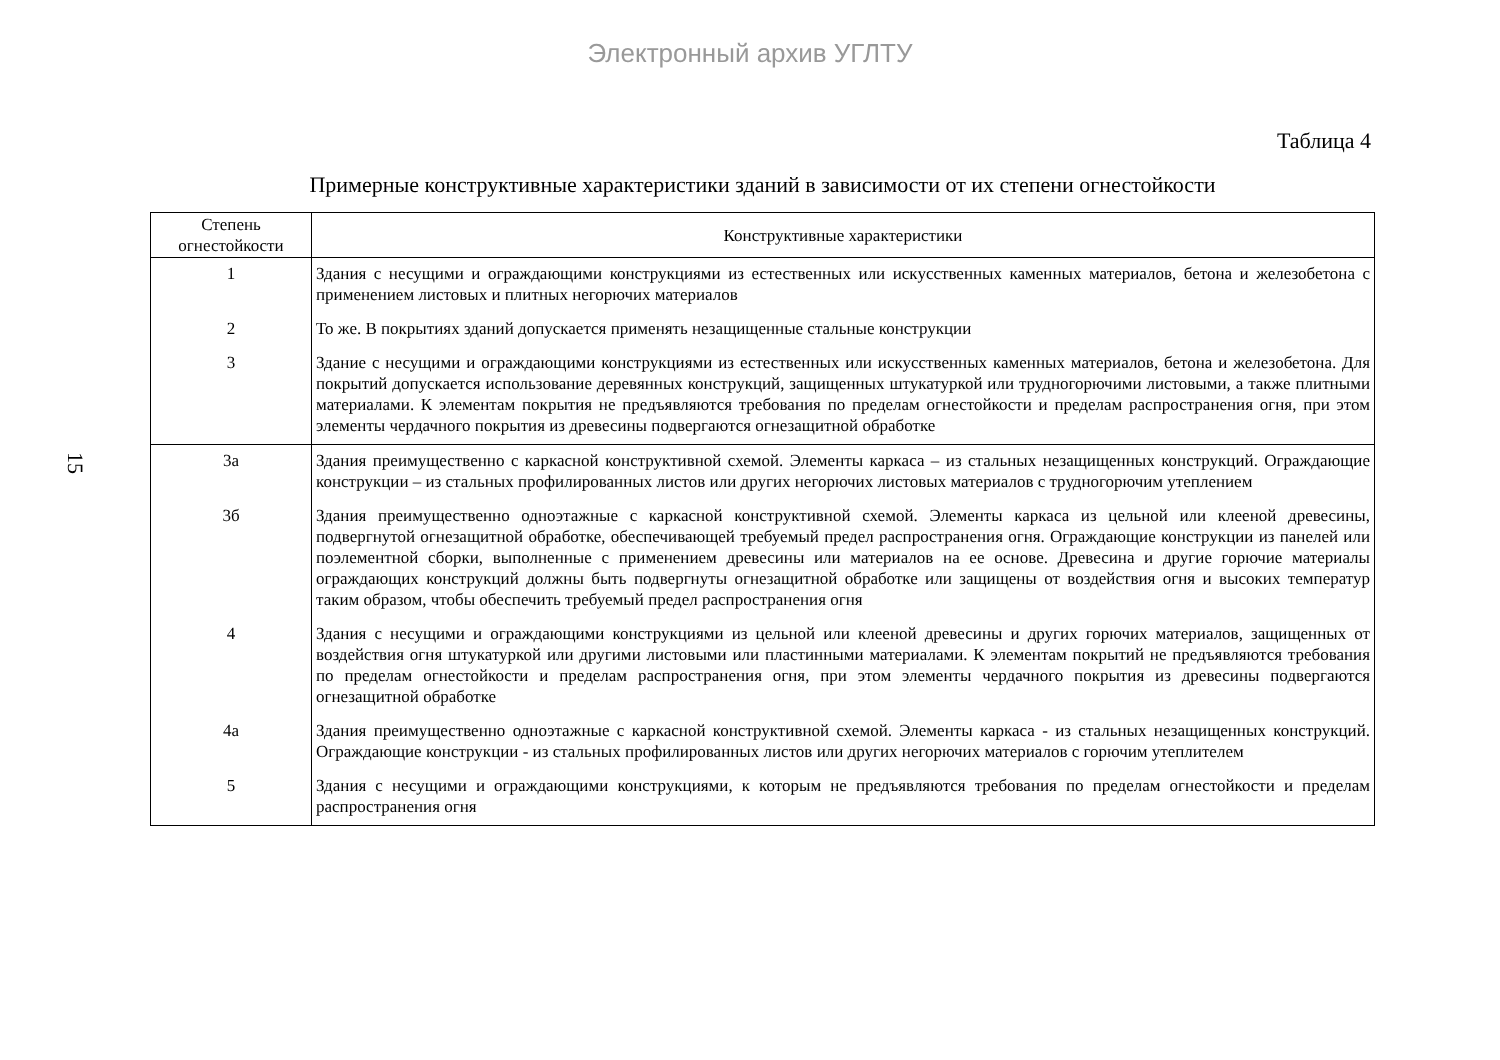Электронный архив УГЛТУ
15
Таблица 4
Примерные конструктивные характеристики зданий в зависимости от их степени огнестойкости
| Степень огнестойкости | Конструктивные характеристики |
| --- | --- |
| 1 | Здания с несущими и ограждающими конструкциями из естественных или искусственных каменных материалов, бетона и железобетона с применением листовых и плитных негорючих материалов |
| 2 | То же. В покрытиях зданий допускается применять незащищенные стальные конструкции |
| 3 | Здание с несущими и ограждающими конструкциями из естественных или искусственных каменных материалов, бетона и железобетона. Для покрытий допускается использование деревянных конструкций, защищенных штукатуркой или трудногорючими листовыми, а также плитными материалами. К элементам покрытия не предъявляются требования по пределам огнестойкости и пределам распространения огня, при этом элементы чердачного покрытия из древесины подвергаются огнезащитной обработке |
| 3а | Здания преимущественно с каркасной конструктивной схемой. Элементы каркаса – из стальных незащищенных конструкций. Ограждающие конструкции – из стальных профилированных листов или других негорючих листовых материалов с трудногорючим утеплением |
| 3б | Здания преимущественно одноэтажные с каркасной конструктивной схемой. Элементы каркаса из цельной или клееной древесины, подвергнутой огнезащитной обработке, обеспечивающей требуемый предел распространения огня. Ограждающие конструкции из панелей или поэлементной сборки, выполненные с применением древесины или материалов на ее основе. Древесина и другие горючие материалы ограждающих конструкций должны быть подвергнуты огнезащитной обработке или защищены от воздействия огня и высоких температур таким образом, чтобы обеспечить требуемый предел распространения огня |
| 4 | Здания с несущими и ограждающими конструкциями из цельной или клееной древесины и других горючих материалов, защищенных от воздействия огня штукатуркой или другими листовыми или пластинными материалами. К элементам покрытий не предъявляются требования по пределам огнестойкости и пределам распространения огня, при этом элементы чердачного покрытия из древесины подвергаются огнезащитной обработке |
| 4а | Здания преимущественно одноэтажные с каркасной конструктивной схемой. Элементы каркаса - из стальных незащищенных конструкций. Ограждающие конструкции - из стальных профилированных листов или других негорючих материалов с горючим утеплителем |
| 5 | Здания с несущими и ограждающими конструкциями, к которым не предъявляются требования по пределам огнестойкости и пределам распространения огня |